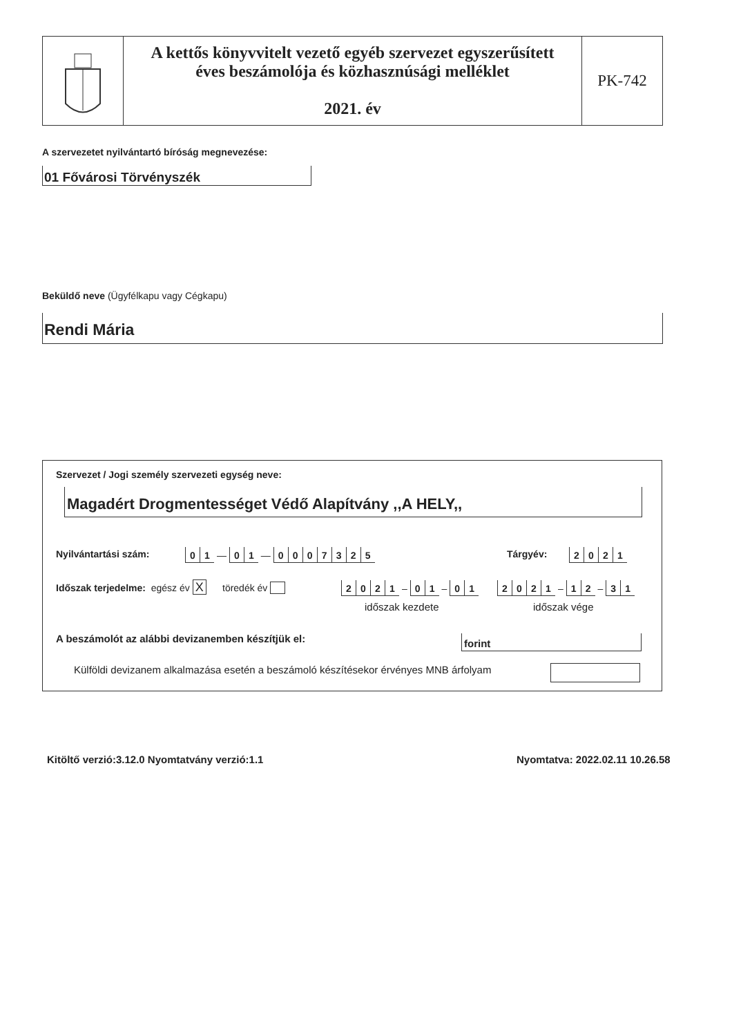A kettős könyvvitelt vezető egyéb szervezet egyszerűsített
éves beszámolója és közhasznúsági melléklet
2021. év
PK-742
A szervezetet nyilvántartó bíróság megnevezése:
01 Fővárosi Törvényszék
Beküldő neve (Ügyfélkapu vagy Cégkapu)
Rendi Mária
Szervezet / Jogi személy szervezeti egység neve:
Magadért Drogmentességet Védő Alapítvány ,,A HELY,,
Nyilvántartási szám: 01 — 01 — 0007325 Tárgyév: 2021
Időszak terjedelme: egész év X töredék év
2021 – 01 – 01 2021 – 12 – 31
időszak kezdete időszak vége
A beszámolót az alábbi devizanemben készítjük el:
forint
Külföldi devizanem alkalmazása esetén a beszámoló készítésekor érvényes MNB árfolyam
Kitöltő verzió:3.12.0 Nyomtatvány verzió:1.1
Nyomtatva: 2022.02.11 10.26.58